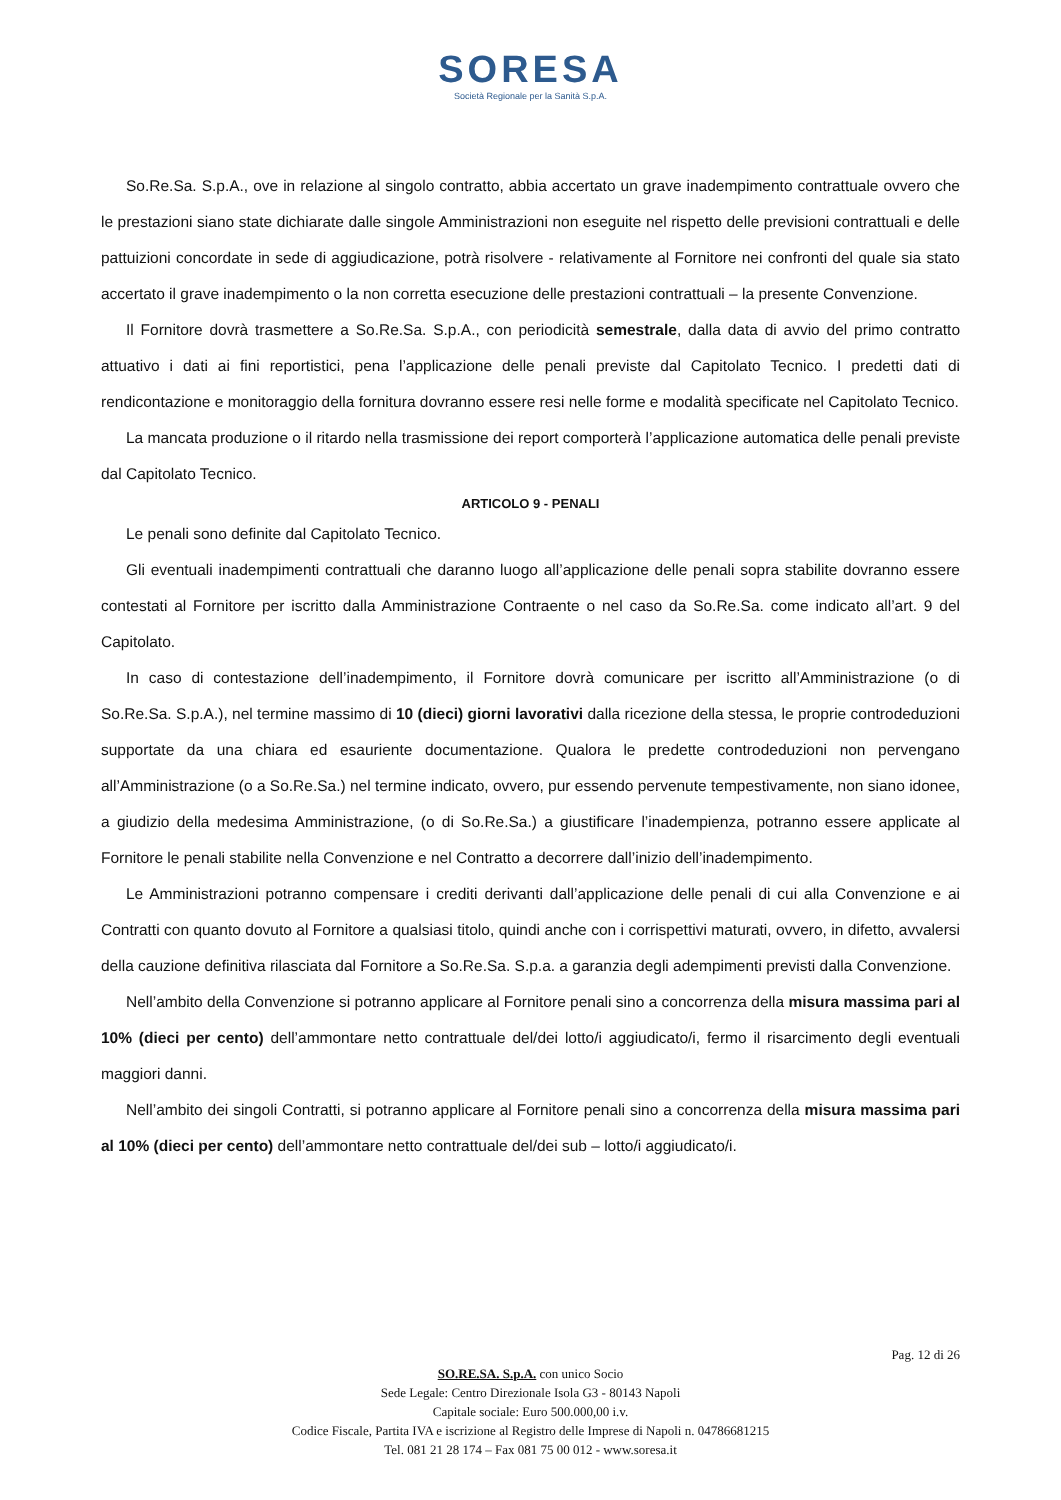SORESA
Società Regionale per la Sanità S.p.A.
So.Re.Sa. S.p.A., ove in relazione al singolo contratto, abbia accertato un grave inadempimento contrattuale ovvero che le prestazioni siano state dichiarate dalle singole Amministrazioni non eseguite nel rispetto delle previsioni contrattuali e delle pattuizioni concordate in sede di aggiudicazione, potrà risolvere - relativamente al Fornitore nei confronti del quale sia stato accertato il grave inadempimento o la non corretta esecuzione delle prestazioni contrattuali – la presente Convenzione.
Il Fornitore dovrà trasmettere a So.Re.Sa. S.p.A., con periodicità semestrale, dalla data di avvio del primo contratto attuativo i dati ai fini reportistici, pena l’applicazione delle penali previste dal Capitolato Tecnico. I predetti dati di rendicontazione e monitoraggio della fornitura dovranno essere resi nelle forme e modalità specificate nel Capitolato Tecnico.
La mancata produzione o il ritardo nella trasmissione dei report comporterà l’applicazione automatica delle penali previste dal Capitolato Tecnico.
ARTICOLO 9 - PENALI
Le penali sono definite dal Capitolato Tecnico.
Gli eventuali inadempimenti contrattuali che daranno luogo all’applicazione delle penali sopra stabilite dovranno essere contestati al Fornitore per iscritto dalla Amministrazione Contraente o nel caso da So.Re.Sa. come indicato all’art. 9 del Capitolato.
In caso di contestazione dell’inadempimento, il Fornitore dovrà comunicare per iscritto all’Amministrazione (o di So.Re.Sa. S.p.A.), nel termine massimo di 10 (dieci) giorni lavorativi dalla ricezione della stessa, le proprie controdeduzioni supportate da una chiara ed esauriente documentazione. Qualora le predette controdeduzioni non pervengano all’Amministrazione (o a So.Re.Sa.) nel termine indicato, ovvero, pur essendo pervenute tempestivamente, non siano idonee, a giudizio della medesima Amministrazione, (o di So.Re.Sa.) a giustificare l’inadempienza, potranno essere applicate al Fornitore le penali stabilite nella Convenzione e nel Contratto a decorrere dall’inizio dell’inadempimento.
Le Amministrazioni potranno compensare i crediti derivanti dall’applicazione delle penali di cui alla Convenzione e ai Contratti con quanto dovuto al Fornitore a qualsiasi titolo, quindi anche con i corrispettivi maturati, ovvero, in difetto, avvalersi della cauzione definitiva rilasciata dal Fornitore a So.Re.Sa. S.p.a. a garanzia degli adempimenti previsti dalla Convenzione.
Nell’ambito della Convenzione si potranno applicare al Fornitore penali sino a concorrenza della misura massima pari al 10% (dieci per cento) dell’ammontare netto contrattuale del/dei lotto/i aggiudicato/i, fermo il risarcimento degli eventuali maggiori danni.
Nell’ambito dei singoli Contratti, si potranno applicare al Fornitore penali sino a concorrenza della misura massima pari al 10% (dieci per cento) dell’ammontare netto contrattuale del/dei sub – lotto/i aggiudicato/i.
Pag. 12 di 26
SO.RE.SA. S.p.A. con unico Socio
Sede Legale: Centro Direzionale Isola G3 - 80143 Napoli
Capitale sociale: Euro 500.000,00 i.v.
Codice Fiscale, Partita IVA e iscrizione al Registro delle Imprese di Napoli n. 04786681215
Tel. 081 21 28 174 – Fax 081 75 00 012 - www.soresa.it